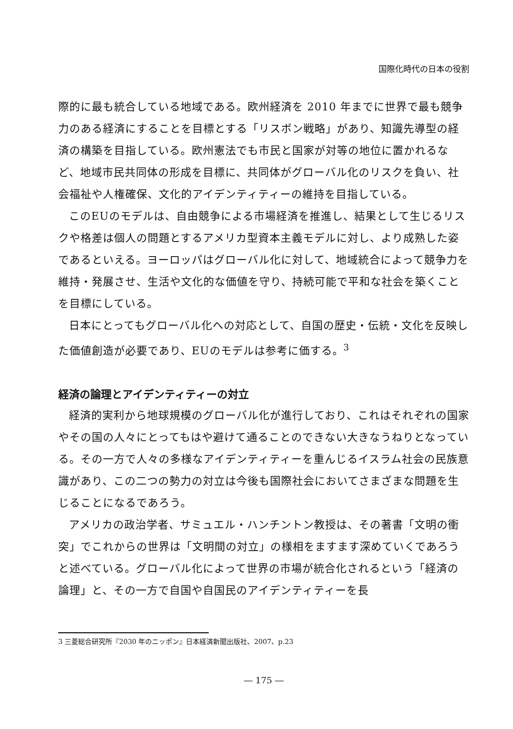国際化時代の日本の役割
際的に最も統合している地域である。欧州経済を 2010 年までに世界で最も競争力のある経済にすることを目標とする「リスボン戦略」があり、知識先導型の経済の構築を目指している。欧州憲法でも市民と国家が対等の地位に置かれるなど、地域市民共同体の形成を目標に、共同体がグローバル化のリスクを負い、社会福祉や人権確保、文化的アイデンティティーの維持を目指している。
このEUのモデルは、自由競争による市場経済を推進し、結果として生じるリスクや格差は個人の問題とするアメリカ型資本主義モデルに対し、より成熟した姿であるといえる。ヨーロッパはグローバル化に対して、地域統合によって競争力を維持・発展させ、生活や文化的な価値を守り、持続可能で平和な社会を築くことを目標にしている。
日本にとってもグローバル化への対応として、自国の歴史・伝統・文化を反映した価値創造が必要であり、EUのモデルは参考に価する。<sup>3</sup>
経済の論理とアイデンティティーの対立
経済的実利から地球規模のグローバル化が進行しており、これはそれぞれの国家やその国の人々にとってもはや避けて通ることのできない大きなうねりとなっている。その一方で人々の多様なアイデンティティーを重んじるイスラム社会の民族意識があり、この二つの勢力の対立は今後も国際社会においてさまざまな問題を生じることになるであろう。
アメリカの政治学者、サミュエル・ハンチントン教授は、その著書「文明の衝突」でこれからの世界は「文明間の対立」の様相をますます深めていくであろうと述べている。グローバル化によって世界の市場が統合化されるという「経済の論理」と、その一方で自国や自国民のアイデンティティーを長
3 三菱総合研究所『2030 年のニッポン』日本経済新聞出版社、2007、p.23
― 175 ―